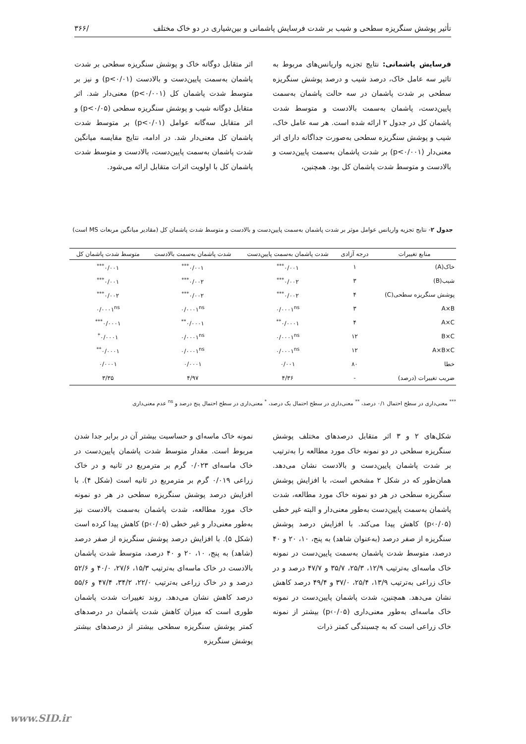تأثیر پوشش سنگریزه سطحی و شیب بر شدت فرسایش پاشمانی و بین‌شیاری در دو خاک مختلف /۳۶۶
فرسایش پاشمانی: نتایج تجزیه واریانس‌های مربوط به تاثیر سه عامل خاک، درصد شیب و درصد پوشش سنگریزه سطحی بر شدت پاشمان در سه حالت پاشمان به‌سمت پایین‌دست، پاشمان به‌سمت بالادست و متوسط شدت پاشمان کل در جدول ۲ ارائه شده است. هر سه عامل خاک، شیب و پوشش سنگریزه سطحی به‌صورت جداگانه دارای اثر معنی‌دار (p<۰/۰۰۱) بر شدت پاشمان به‌سمت پایین‌دست و بالادست و متوسط شدت پاشمان کل بود. همچنین،
اثر متقابل دوگانه خاک و پوشش سنگریزه سطحی بر شدت پاشمان به‌سمت پایین‌دست و بالادست (p<۰/۰۱) و نیز بر متوسط شدت پاشمان کل (p<۰/۰۰۱) معنی‌دار شد. اثر متقابل دوگانه شیب و پوشش سنگریزه سطحی (p<۰/۰۵) و اثر متقابل سه‌گانه عوامل (p<۰/۰۱) بر متوسط شدت پاشمان کل معنی‌دار شد. در ادامه، نتایج مقایسه میانگین شدت پاشمان به‌سمت پایین‌دست، بالادست و متوسط شدت پاشمان کل با اولویت اثرات متقابل ارائه می‌شود.
جدول ۲- نتایج تجزیه واریانس عوامل موثر بر شدت پاشمان به‌سمت پایین‌دست و بالادست و متوسط شدت پاشمان کل (مقادیر میانگین مربعات MS است)
| منابع تغییرات | درجه آزادی | شدت پاشمان به‌سمت پایین‌دست | شدت پاشمان به‌سمت بالادست | متوسط شدت پاشمان کل |
| --- | --- | --- | --- | --- |
| خاک(A) | ۱ | ۰/۰۰۱<sup>***</sup> | ۰/۰۰۱<sup>***</sup> | ۰/۰۰۱<sup>***</sup> |
| شیب(B) | ۳ | ۰/۰۰۲<sup>***</sup> | ۰/۰۰۲<sup>***</sup> | ۰/۰۰۱<sup>***</sup> |
| پوشش سنگریزه سطحی(C) | ۴ | ۰/۰۰۲<sup>***</sup> | ۰/۰۰۲<sup>***</sup> | ۰/۰۰۲<sup>***</sup> |
| A×B | ۳ | ۰/۰۰۰۱<sup>ns</sup> | ۰/۰۰۰۱<sup>ns</sup> | ۰/۰۰۰۱<sup>ns</sup> |
| A×C | ۴ | ۰/۰۰۰۱<sup>**</sup> | ۰/۰۰۰۱<sup>**</sup> | ۰/۰۰۰۱<sup>***</sup> |
| B×C | ۱۲ | ۰/۰۰۰۱<sup>ns</sup> | ۰/۰۰۰۱<sup>ns</sup> | ۰/۰۰۰۱<sup>*</sup> |
| A×B×C | ۱۲ | ۰/۰۰۰۱<sup>ns</sup> | ۰/۰۰۰۱<sup>ns</sup> | ۰/۰۰۰۱<sup>**</sup> |
| خطا | ۸۰ | ۰/۰۰۱ | ۰/۰۰۰۱ | ۰/۰۰۰۱ |
| ضریب تغییرات (درصد) | - | ۴/۳۶ | ۴/۹۷ | ۳/۳۵ |
<sup>***</sup> معنی‌داری در سطح احتمال ۰/۱ درصد، <sup>**</sup> معنی‌داری در سطح احتمال یک درصد، <sup>*</sup> معنی‌داری در سطح احتمال پنج درصد و <sup>ns</sup> عدم معنی‌داری
شکل‌های ۲ و ۳ اثر متقابل درصدهای مختلف پوشش سنگریزه سطحی در دو نمونه خاک مورد مطالعه را به‌ترتیب بر شدت پاشمان پایین‌دست و بالادست نشان می‌دهد. همان‌طور که در شکل ۲ مشخص است، با افزایش پوشش سنگریزه سطحی در هر دو نمونه خاک مورد مطالعه، شدت پاشمان به‌سمت پایین‌دست به‌طور معنی‌دار و البته غیر خطی (p‹۰/۰۵) کاهش پیدا می‌کند. با افزایش درصد پوشش سنگریزه از صفر درصد (به‌عنوان شاهد) به پنج، ۱۰، ۲۰ و ۴۰ درصد، متوسط شدت پاشمان به‌سمت پایین‌دست در نمونه خاک ماسه‌ای به‌ترتیب ۱۲/۹، ۲۵/۳، ۳۵/۷ و ۴۷/۷ درصد و در خاک زراعی به‌ترتیب ۱۳/۹، ۲۵/۴، ۳۷/۰ و ۴۹/۴ درصد کاهش نشان می‌دهد. همچنین، شدت پاشمان پایین‌دست در نمونه خاک ماسه‌ای به‌طور معنی‌داری (p‹۰/۰۵) بیشتر از نمونه خاک زراعی است که به چسبندگی کمتر ذرات
نمونه خاک ماسه‌ای و حساسیت بیشتر آن در برابر جدا شدن مربوط است. مقدار متوسط شدت پاشمان پایین‌دست در خاک ماسه‌ای ۰/۰۲۳ گرم بر مترمربع در ثانیه و در خاک زراعی ۰/۰۱۹ گرم بر مترمربع در ثانیه است (شکل ۴). با افزایش درصد پوشش سنگریزه سطحی در هر دو نمونه خاک مورد مطالعه، شدت پاشمان به‌سمت بالادست نیز به‌طور معنی‌دار و غیر خطی (p‹۰/۰۵) کاهش پیدا کرده است (شکل ۵). با افزایش درصد پوشش سنگریزه از صفر درصد (شاهد) به پنج، ۱۰، ۲۰ و ۴۰ درصد، متوسط شدت پاشمان بالادست در خاک ماسه‌ای به‌ترتیب ۱۵/۳، ۲۷/۶، ۴۰/۰ و ۵۲/۶ درصد و در خاک زراعی به‌ترتیب ۲۲/۰، ۳۴/۲، ۴۷/۴ و ۵۵/۶ درصد کاهش نشان می‌دهد. روند تغییرات شدت پاشمان طوری است که میزان کاهش شدت پاشمان در درصدهای کمتر پوشش سنگریزه سطحی بیشتر از درصدهای بیشتر پوشش سنگریزه
www.SID.ir